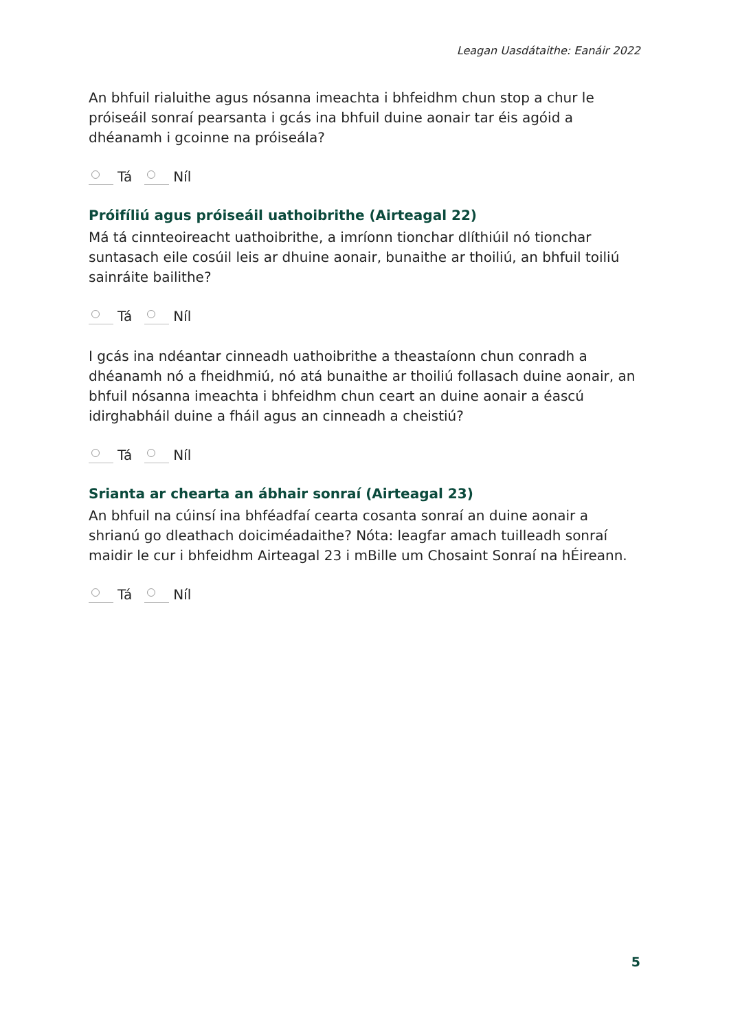Leagan Uasdátaithe: Eanáir 2022
An bhfuil rialuithe agus nósanna imeachta i bhfeidhm chun stop a chur le próiseáil sonraí pearsanta i gcás ina bhfuil duine aonair tar éis agóid a dhéanamh i gcoinne na próiseála?
Tá Níl
Próifíliú agus próiseáil uathoibrithe (Airteagal 22)
Má tá cinnteoireacht uathoibrithe, a imríonn tionchar dlíthiúil nó tionchar suntasach eile cosúil leis ar dhuine aonair, bunaithe ar thoiliú, an bhfuil toiliú sainráite bailithe?
Tá Níl
I gcás ina ndéantar cinneadh uathoibrithe a theastaíonn chun conradh a dhéanamh nó a fheidhmiú, nó atá bunaithe ar thoiliú follasach duine aonair, an bhfuil nósanna imeachta i bhfeidhm chun ceart an duine aonair a éascú idirghabháil duine a fháil agus an cinneadh a cheistiú?
Tá Níl
Srianta ar chearta an ábhair sonraí (Airteagal 23)
An bhfuil na cúinsí ina bhféadfaí cearta cosanta sonraí an duine aonair a shrianú go dleathach doiciméadaithe? Nóta: leagfar amach tuilleadh sonraí maidir le cur i bhfeidhm Airteagal 23 i mBille um Chosaint Sonraí na hÉireann.
Tá Níl
5